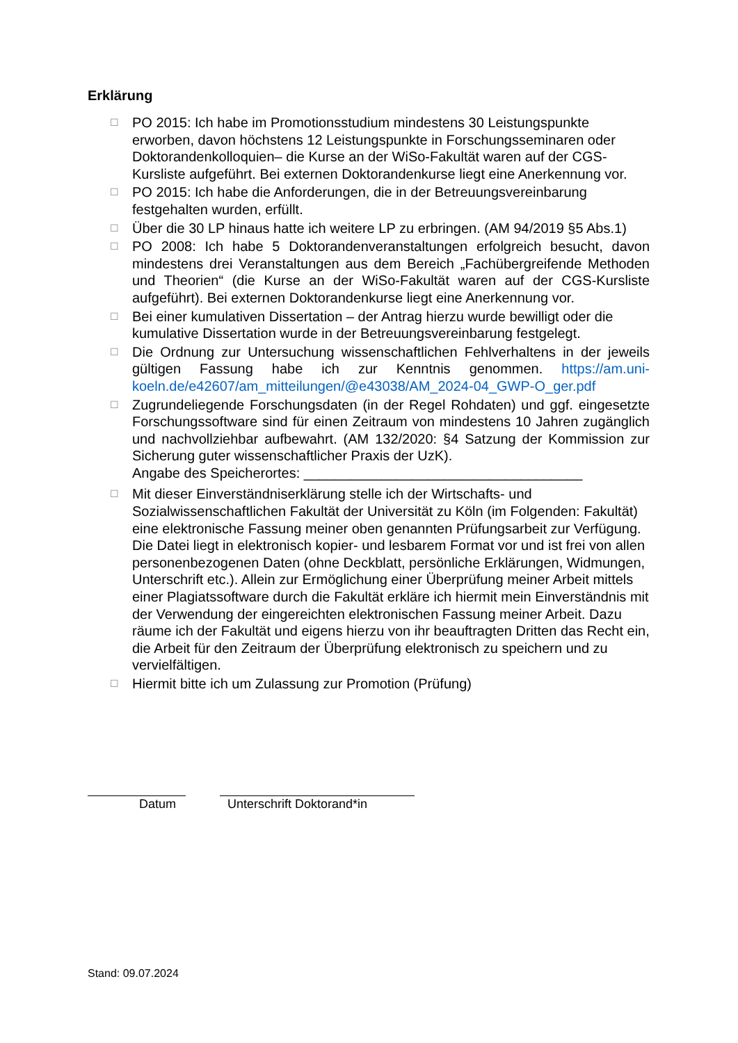Erklärung
☐ PO 2015: Ich habe im Promotionsstudium mindestens 30 Leistungspunkte erworben, davon höchstens 12 Leistungspunkte in Forschungsseminaren oder Doktorandenkolloquien– die Kurse an der WiSo-Fakultät waren auf der CGS-Kursliste aufgeführt. Bei externen Doktorandenkurse liegt eine Anerkennung vor.
☐ PO 2015: Ich habe die Anforderungen, die in der Betreuungsvereinbarung festgehalten wurden, erfüllt.
☐ Über die 30 LP hinaus hatte ich weitere LP zu erbringen. (AM 94/2019 §5 Abs.1)
☐ PO 2008: Ich habe 5 Doktorandenveranstaltungen erfolgreich besucht, davon mindestens drei Veranstaltungen aus dem Bereich „Fachübergreifende Methoden und Theorien“ (die Kurse an der WiSo-Fakultät waren auf der CGS-Kursliste aufgeführt). Bei externen Doktorandenkurse liegt eine Anerkennung vor.
☐ Bei einer kumulativen Dissertation – der Antrag hierzu wurde bewilligt oder die kumulative Dissertation wurde in der Betreuungsvereinbarung festgelegt.
☐ Die Ordnung zur Untersuchung wissenschaftlichen Fehlverhaltens in der jeweils gültigen Fassung habe ich zur Kenntnis genommen. https://am.uni-koeln.de/e42607/am_mitteilungen/@e43038/AM_2024-04_GWP-O_ger.pdf
☐ Zugrundeliegende Forschungsdaten (in der Regel Rohdaten) und ggf. eingesetzte Forschungssoftware sind für einen Zeitraum von mindestens 10 Jahren zugänglich und nachvollziehbar aufbewahrt. (AM 132/2020: §4 Satzung der Kommission zur Sicherung guter wissenschaftlicher Praxis der UzK).
Angabe des Speicherortes: ____________________________________
☐ Mit dieser Einverständniserklärung stelle ich der Wirtschafts- und Sozialwissenschaftlichen Fakultät der Universität zu Köln (im Folgenden: Fakultät) eine elektronische Fassung meiner oben genannten Prüfungsarbeit zur Verfügung. Die Datei liegt in elektronisch kopier- und lesbarem Format vor und ist frei von allen personenbezogenen Daten (ohne Deckblatt, persönliche Erklärungen, Widmungen, Unterschrift etc.). Allein zur Ermöglichung einer Überprüfung meiner Arbeit mittels einer Plagiatssoftware durch die Fakultät erkläre ich hiermit mein Einverständnis mit der Verwendung der eingereichten elektronischen Fassung meiner Arbeit. Dazu räume ich der Fakultät und eigens hierzu von ihr beauftragten Dritten das Recht ein, die Arbeit für den Zeitraum der Überprüfung elektronisch zu speichern und zu vervielfältigen.
☐ Hiermit bitte ich um Zulassung zur Promotion (Prüfung)
Datum Unterschrift Doktorand*in
Stand: 09.07.2024